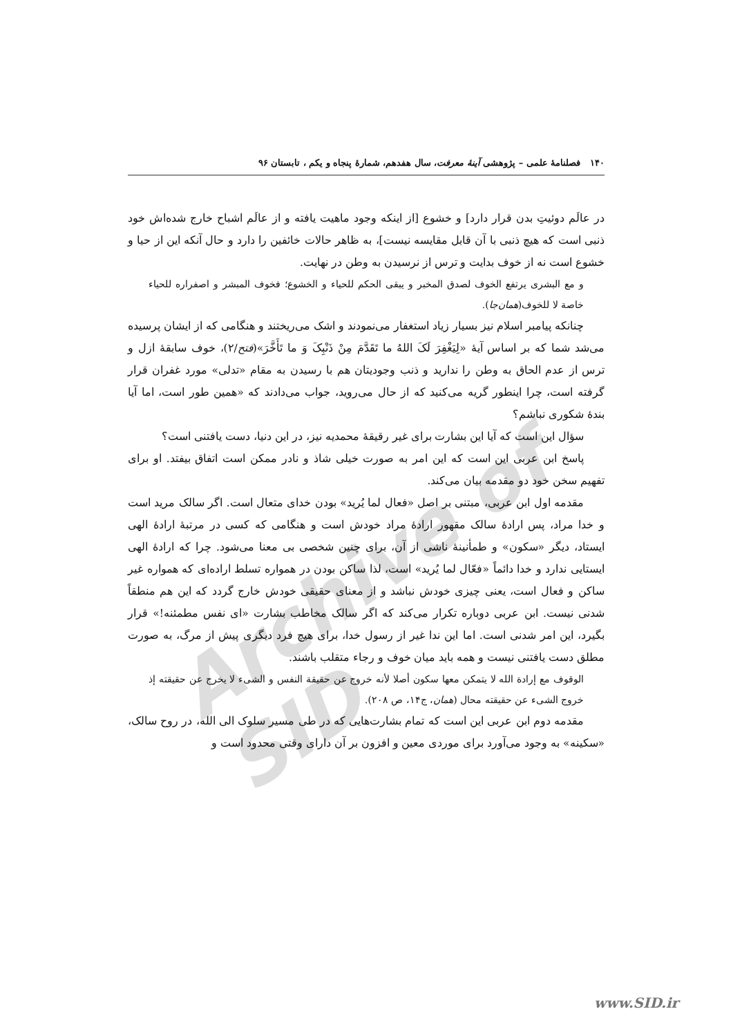۱۴۰ فصلنامهٔ علمی – پژوهشی آینهٔ معرفت، سال هفدهم، شمارهٔ پنجاه و یکم ، تابستان ۹۶
Archive of SID
در عالَم دوئیتِ بدن قرار دارد] و خشوع [از اینکه وجود ماهیت یافته و از عالَم اشباح خارج شده‌اش خود ذنبی است که هیچ ذنبی با آن قابل مقایسه نیست]، به ظاهر حالات خائفین را دارد و حال آنکه این از حیا و خشوع است نه از خوف بدایت و ترس از نرسیدن به وطن در نهایت.
و مع البشری یرتفع الخوف لصدق المخبر و یبقی الحکم للحیاء و الخشوع؛ فخوف المبشر و اصفراره للحیاء خاصة لا للخوف(همان‌جا).
چنانکه پیامبر اسلام نیز بسیار زیاد استغفار می‌نمودند و اشک می‌ریختند و هنگامی که از ایشان پرسیده می‌شد شما که بر اساس آیهٔ «لِیَغْفِرَ لَکَ اللهُ ما تَقَدَّمَ مِنْ ذَنْبِکَ وَ ما تَأَخَّرَ»(فتح/۲)، خوف سابقهٔ ازل و ترس از عدم الحاق به وطن را ندارید و ذنب وجودیتان هم با رسیدن به مقام «تدلی» مورد غفران قرار گرفته است، چرا اینطور گریه می‌کنید که از حال می‌روید، جواب می‌دادند که «همین طور است، اما آیا بندهٔ شکوری نباشم؟
سؤال این است که آیا این بشارت برای غیر رقیقهٔ محمدیه نیز، در این دنیا، دست یافتنی است؟
پاسخ ابن عربی این است که این امر به صورت خیلی شاذ و نادر ممکن است اتفاق بیفتد. او برای تفهیم سخن خود دو مقدمه بیان می‌کند.
مقدمه اول ابن عربی، مبتنی بر اصل «فعال لما یُرید» بودن خدای متعال است. اگر سالک مرید است و خدا مراد، پس ارادهٔ سالک مقهور ارادهٔ مراد خودش است و هنگامی که کسی در مرتبهٔ ارادهٔ الهی ایستاد، دیگر «سکون» و طمأنینهٔ ناشی از آن، برای چنین شخصی بی معنا می‌شود. چرا که ارادهٔ الهی ایستایی ندارد و خدا دائماً «فعّال لما یُرید» است، لذا ساکن بودن در همواره تسلط اراده‌ای که همواره غیر ساکن و فعال است، یعنی چیزی خودش نباشد و از معنای حقیقی خودش خارج گردد که این هم منطقاً شدنی نیست. ابن عربی دوباره تکرار می‌کند که اگر سالک مخاطب بشارت «ای نفس مطمئنه!» قرار بگیرد، این امر شدنی است. اما این ندا غیر از رسول خدا، برای هیچ فرد دیگری پیش از مرگ، به صورت مطلق دست یافتنی نیست و همه باید میان خوف و رجاء متقلب باشند.
الوقوف مع إرادة الله لا یتمکن معها سکون أصلا لأنه خروج عن حقیقة النفس و الشیء لا یخرج عن حقیقته إذ خروج الشیء عن حقیقته محال (همان، ج۱۴، ص ۲۰۸).
مقدمه دوم ابن عربی این است که تمام بشارت‌هایی که در طی مسیر سلوک الی الله، در روح سالک، «سکینه» به وجود می‌آورد برای موردی معین و افزون بر آن دارای وقتی محدود است و
www.SID.ir